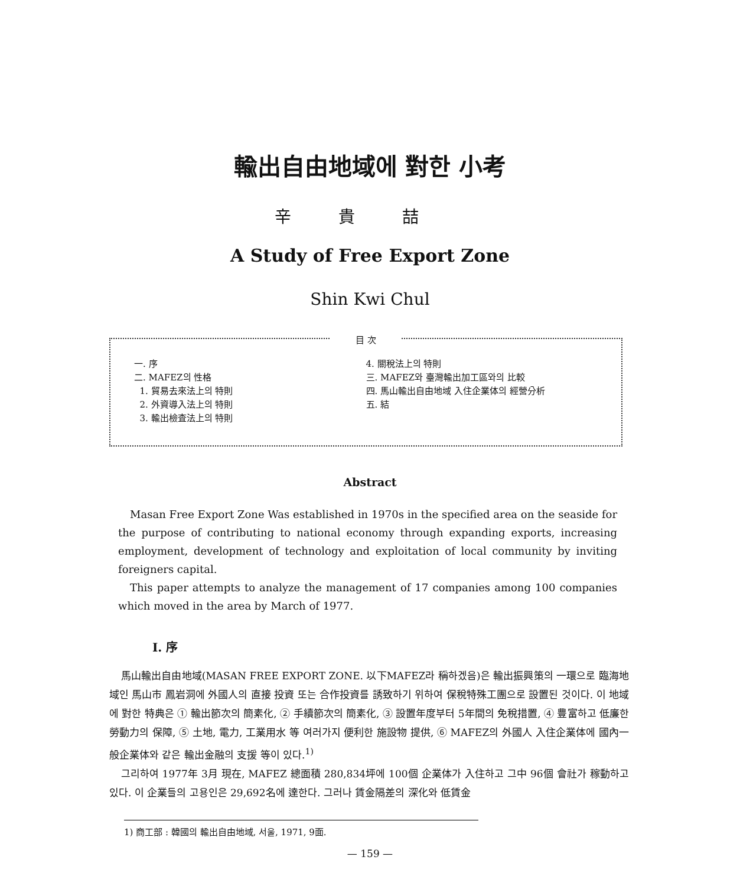輸出自由地域에 對한 小考
辛貴喆
A Study of Free Export Zone
Shin Kwi Chul
目 次
一. 序
二. MAFEZ의 性格
1. 貿易去來法上의 特則
2. 外資導入法上의 特則
3. 輸出檢査法上의 特則
4. 關稅法上의 特則
三. MAFEZ와 臺灣輸出加工區와의 比較
四. 馬山輸出自由地域 入住企業体의 經營分析
五. 結
Abstract
Masan Free Export Zone Was established in 1970s in the specified area on the seaside for the purpose of contributing to national economy through expanding exports, increasing employment, development of technology and exploitation of local community by inviting foreigners capital.
This paper attempts to analyze the management of 17 companies among 100 companies which moved in the area by March of 1977.
Ⅰ. 序
馬山輸出自由地域(MASAN FREE EXPORT ZONE. 以下MAFEZ라 稱하겠음)은 輸出振興策의 一環으로 臨海地域인 馬山市 鳳岩洞에 外國人의 直接 投資 또는 合作投資를 誘致하기 위하여 保稅特殊工團으로 設置된 것이다. 이 地域에 對한 特典은 ① 輸出節次의 簡素化, ② 手續節次의 簡素化, ③ 設置年度부터 5年間의 免稅措置, ④ 豊富하고 低廉한 勞動力의 保障, ⑤ 土地, 電力, 工業用水 等 여러가지 便利한 施設物 提供, ⑥ MAFEZ의 外國人 入住企業体에 國內一般企業体와 같은 輸出金融의 支援 等이 있다.<sup>1)</sup>
그리하여 1977年 3月 現在, MAFEZ 總面積 280,834坪에 100個 企業体가 入住하고 그中 96個 會社가 稼動하고 있다. 이 企業들의 고용인은 29,692名에 達한다. 그러나 賃金隔差의 深化와 低賃金
1) 商工部 : 韓國의 輸出自由地域, 서울, 1971, 9面.
— 159 —